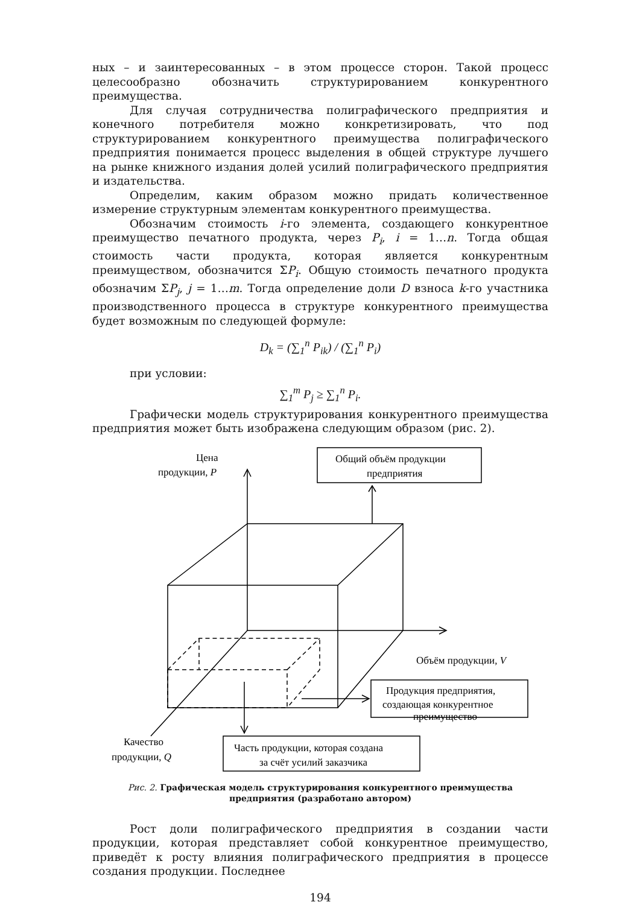ных – и заинтересованных – в этом процессе сторон. Такой процесс целесообразно обозначить структурированием конкурентного преимущества.
Для случая сотрудничества полиграфического предприятия и конечного потребителя можно конкретизировать, что под структурированием конкурентного преимущества полиграфического предприятия понимается процесс выделения в общей структуре лучшего на рынке книжного издания долей усилий полиграфического предприятия и издательства.
Определим, каким образом можно придать количественное измерение структурным элементам конкурентного преимущества.
Обозначим стоимость i-го элемента, создающего конкурентное преимущество печатного продукта, через P<sub>i</sub>, i = 1…n. Тогда общая стоимость части продукта, которая является конкурентным преимуществом, обозначится ΣP<sub>i</sub>. Общую стоимость печатного продукта обозначим ΣP<sub>j</sub>, j = 1…m. Тогда определение доли D взноса k-го участника производственного процесса в структуре конкурентного преимущества будет возможным по следующей формуле:
D<sub>k</sub> = (∑<sub>1</sub><sup>n</sup> P<sub>ik</sub>) / (∑<sub>1</sub><sup>n</sup> P<sub>i</sub>)
при условии:
∑<sub>1</sub><sup>m</sup> P<sub>j</sub> ≥ ∑<sub>1</sub><sup>n</sup> P<sub>i</sub>.
Графически модель структурирования конкурентного преимущества предприятия может быть изображена следующим образом (рис. 2).
Цена
продукции, P
Общий объём продукции
предприятия
Объём продукции, V
Продукция предприятия,
создающая конкурентное
преимущество
Качество
продукции, Q
Часть продукции, которая создана
за счёт усилий заказчика
Рис. 2. Графическая модель структурирования конкурентного преимущества предприятия (разработано автором)
Рост доли полиграфического предприятия в создании части продукции, которая представляет собой конкурентное преимущество, приведёт к росту влияния полиграфического предприятия в процессе создания продукции. Последнее
194